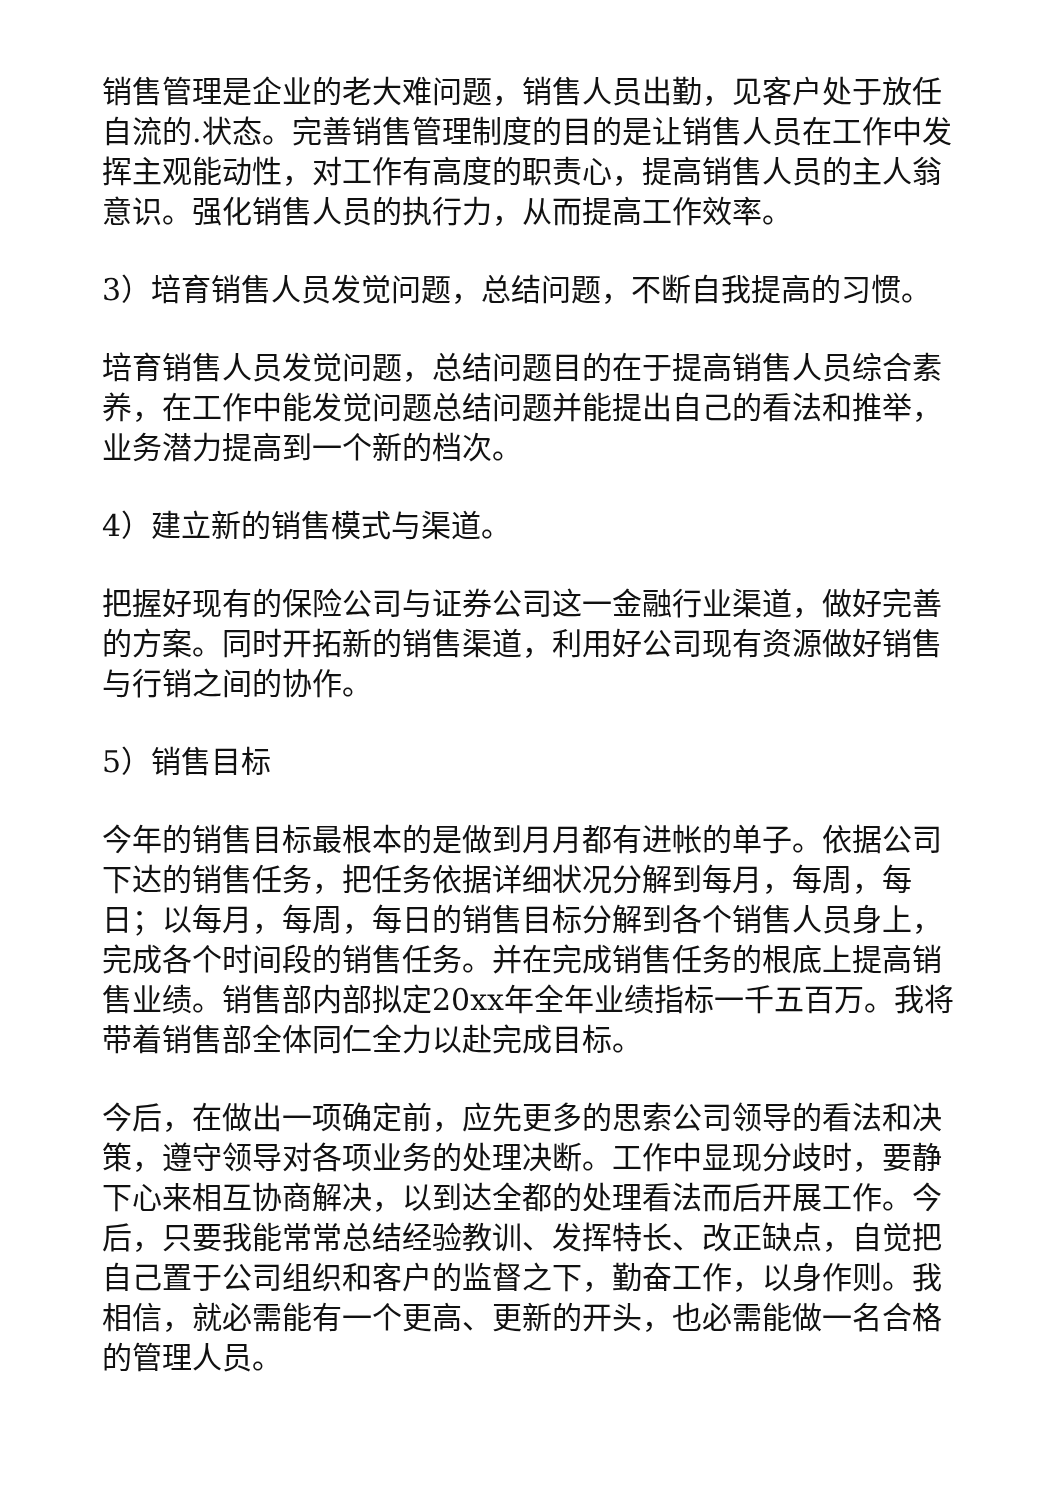销售管理是企业的老大难问题，销售人员出勤，见客户处于放任自流的.状态。完善销售管理制度的目的是让销售人员在工作中发挥主观能动性，对工作有高度的职责心，提高销售人员的主人翁意识。强化销售人员的执行力，从而提高工作效率。
3）培育销售人员发觉问题，总结问题，不断自我提高的习惯。
培育销售人员发觉问题，总结问题目的在于提高销售人员综合素养，在工作中能发觉问题总结问题并能提出自己的看法和推举，业务潜力提高到一个新的档次。
4）建立新的销售模式与渠道。
把握好现有的保险公司与证券公司这一金融行业渠道，做好完善的方案。同时开拓新的销售渠道，利用好公司现有资源做好销售与行销之间的协作。
5）销售目标
今年的销售目标最根本的是做到月月都有进帐的单子。依据公司下达的销售任务，把任务依据详细状况分解到每月，每周，每日；以每月，每周，每日的销售目标分解到各个销售人员身上，完成各个时间段的销售任务。并在完成销售任务的根底上提高销售业绩。销售部内部拟定20xx年全年业绩指标一千五百万。我将带着销售部全体同仁全力以赴完成目标。
今后，在做出一项确定前，应先更多的思索公司领导的看法和决策，遵守领导对各项业务的处理决断。工作中显现分歧时，要静下心来相互协商解决，以到达全都的处理看法而后开展工作。今后，只要我能常常总结经验教训、发挥特长、改正缺点，自觉把自己置于公司组织和客户的监督之下，勤奋工作，以身作则。我相信，就必需能有一个更高、更新的开头，也必需能做一名合格的管理人员。